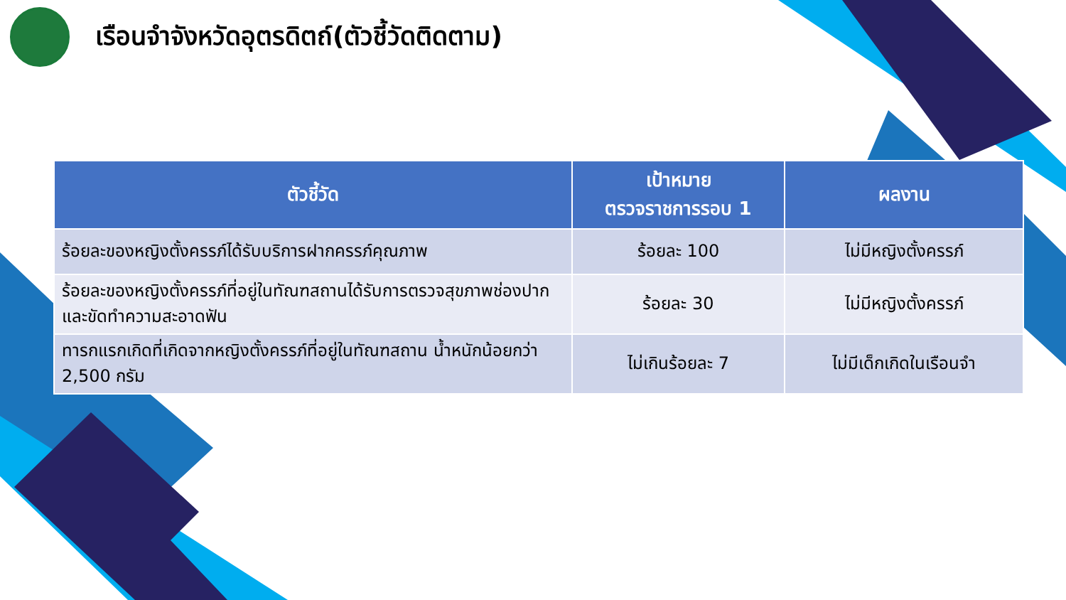เรือนจำจังหวัดอุตรดิตถ์(ตัวชี้วัดติดตาม)
| ตัวชี้วัด | เป้าหมาย ตรวจราชการรอบ 1 | ผลงาน |
| --- | --- | --- |
| ร้อยละของหญิงตั้งครรภ์ได้รับบริการฝากครรภ์คุณภาพ | ร้อยละ 100 | ไม่มีหญิงตั้งครรภ์ |
| ร้อยละของหญิงตั้งครรภ์ที่อยู่ในทัณฑสถานได้รับการตรวจสุขภาพช่องปากและขัดทำความสะอาดฟัน | ร้อยละ 30 | ไม่มีหญิงตั้งครรภ์ |
| ทารกแรกเกิดที่เกิดจากหญิงตั้งครรภ์ที่อยู่ในทัณฑสถาน น้ำหนักน้อยกว่า 2,500 กรัม | ไม่เกินร้อยละ 7 | ไม่มีเด็กเกิดในเรือนจำ |